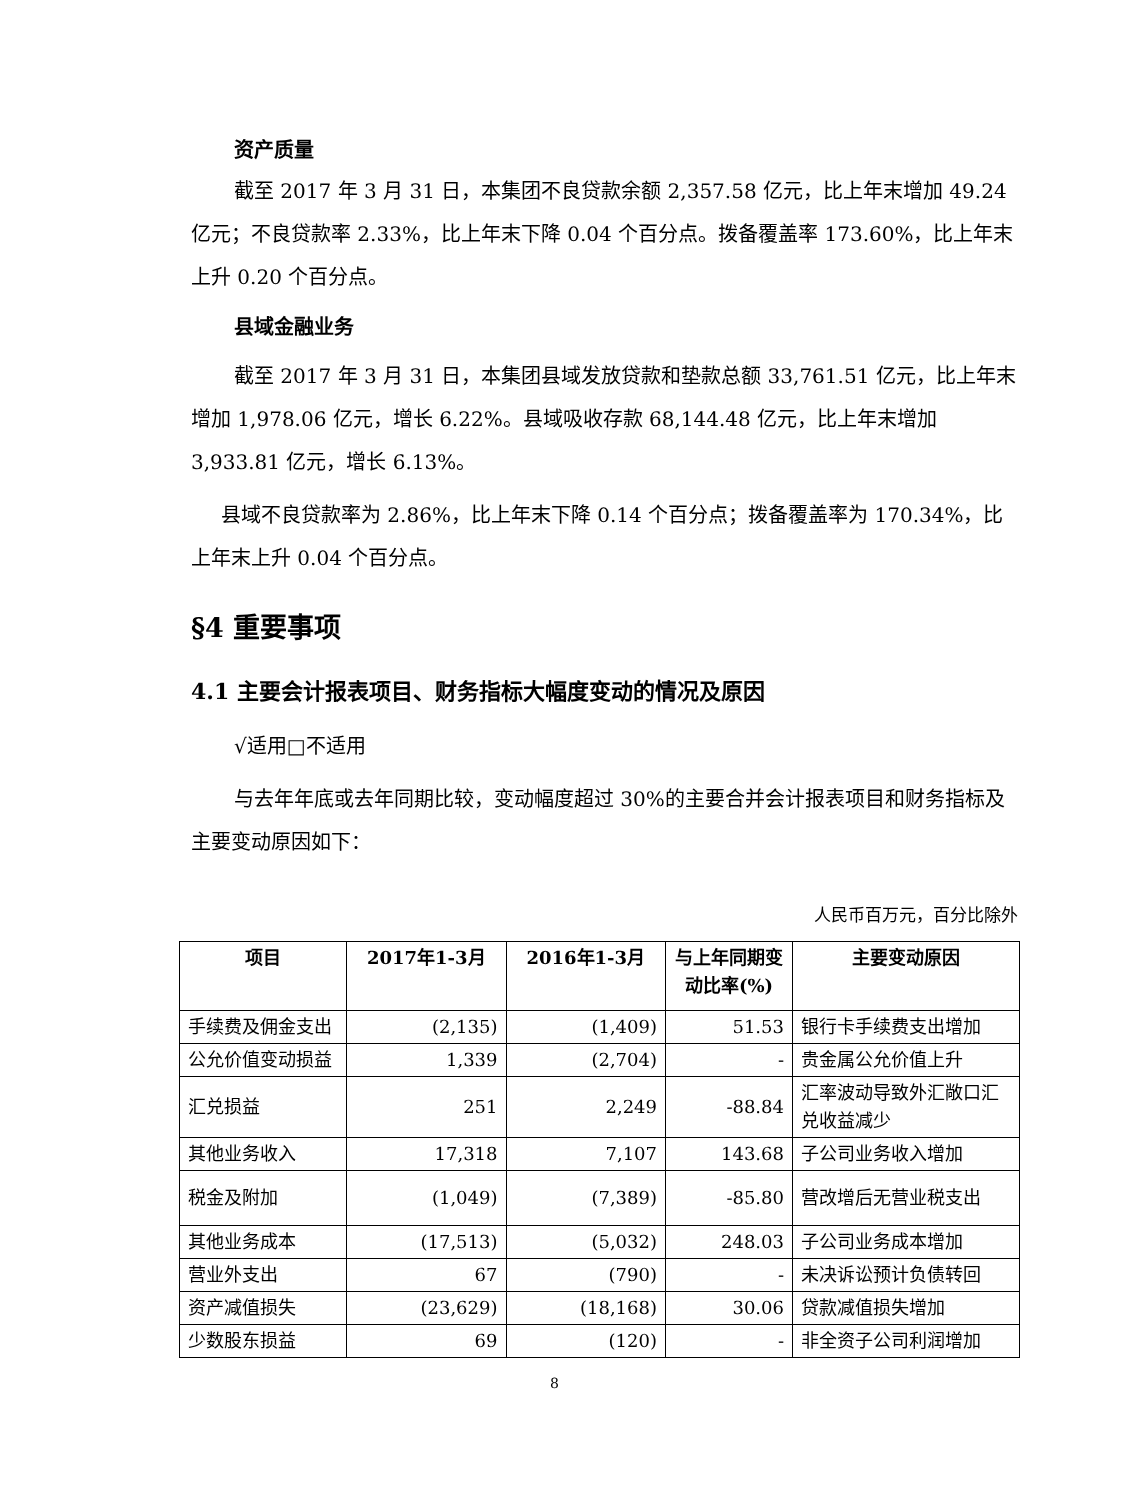资产质量
截至 2017 年 3 月 31 日，本集团不良贷款余额 2,357.58 亿元，比上年末增加 49.24 亿元；不良贷款率 2.33%，比上年末下降 0.04 个百分点。拨备覆盖率 173.60%，比上年末上升 0.20 个百分点。
县域金融业务
截至 2017 年 3 月 31 日，本集团县域发放贷款和垫款总额 33,761.51 亿元，比上年末增加 1,978.06 亿元，增长 6.22%。县域吸收存款 68,144.48 亿元，比上年末增加 3,933.81 亿元，增长 6.13%。
县域不良贷款率为 2.86%，比上年末下降 0.14 个百分点；拨备覆盖率为 170.34%，比上年末上升 0.04 个百分点。
§4 重要事项
4.1 主要会计报表项目、财务指标大幅度变动的情况及原因
√适用□不适用
与去年年底或去年同期比较，变动幅度超过 30%的主要合并会计报表项目和财务指标及主要变动原因如下：
人民币百万元，百分比除外
| 项目 | 2017年1-3月 | 2016年1-3月 | 与上年同期变动比率(%) | 主要变动原因 |
| --- | --- | --- | --- | --- |
| 手续费及佣金支出 | (2,135) | (1,409) | 51.53 | 银行卡手续费支出增加 |
| 公允价值变动损益 | 1,339 | (2,704) | - | 贵金属公允价值上升 |
| 汇兑损益 | 251 | 2,249 | -88.84 | 汇率波动导致外汇敞口汇兑收益减少 |
| 其他业务收入 | 17,318 | 7,107 | 143.68 | 子公司业务收入增加 |
| 税金及附加 | (1,049) | (7,389) | -85.80 | 营改增后无营业税支出 |
| 其他业务成本 | (17,513) | (5,032) | 248.03 | 子公司业务成本增加 |
| 营业外支出 | 67 | (790) | - | 未决诉讼预计负债转回 |
| 资产减值损失 | (23,629) | (18,168) | 30.06 | 贷款减值损失增加 |
| 少数股东损益 | 69 | (120) | - | 非全资子公司利润增加 |
8